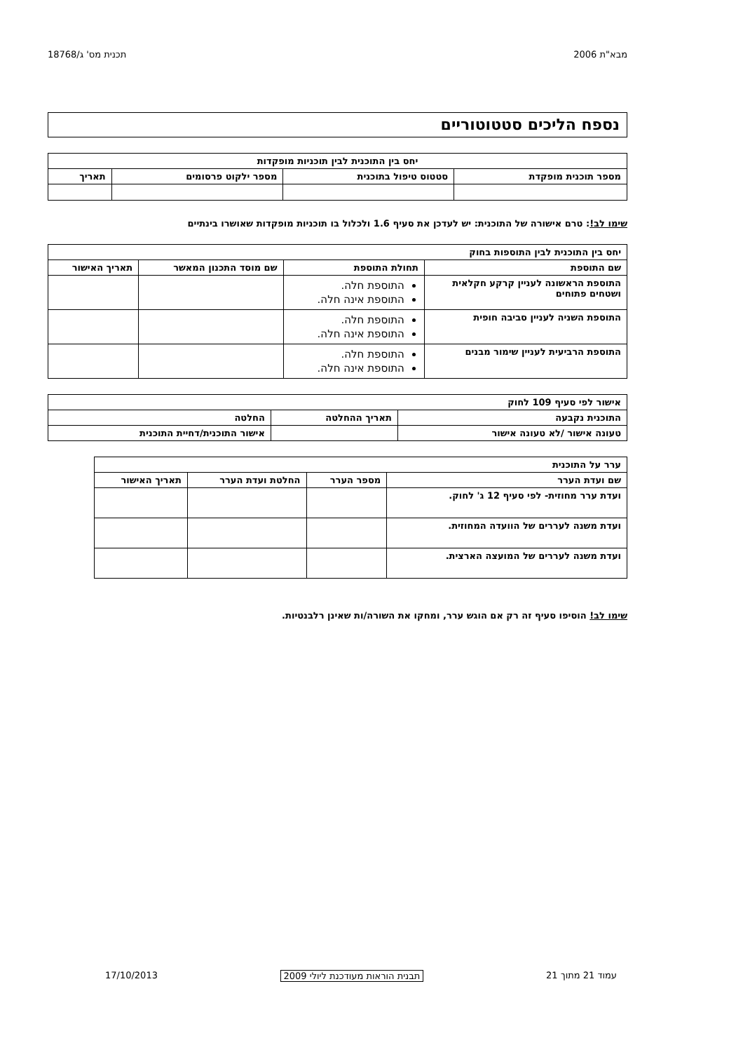מבא"ת 2006 תכנית מס' ג/18768
נספח הליכים סטטוטוריים
| יחס בין התוכנית לבין תוכניות מופקדות | | | |
| --- | --- | --- | --- |
| מספר תוכנית מופקדת | סטטוס טיפול בתוכנית | מספר ילקוט פרסומים | תאריך |
שימו לב!: טרם אישורה של התוכנית: יש לעדכן את סעיף 1.6 ולכלול בו תוכניות מופקדות שאושרו בינתיים
| יחס בין התוכנית לבין התוספות בחוק | | | |
| --- | --- | --- | --- |
| שם התוספת | תחולת התוספת | שם מוסד התכנון המאשר | תאריך האישור |
| התוספת הראשונה לעניין קרקע חקלאית ושטחים פתוחים | התוספת חלה. התוספת אינה חלה. | | |
| התוספת השניה לעניין סביבה חופית | התוספת חלה. התוספת אינה חלה. | | |
| התוספת הרביעית לעניין שימור מבנים | התוספת חלה. התוספת אינה חלה. | | |
| אישור לפי סעיף 109 לחוק | | |
| --- | --- | --- |
| התוכנית נקבעה | תאריך ההחלטה | החלטה |
| טעונה אישור /לא טעונה אישור | | אישור התוכנית/דחיית התוכנית |
| ערר על התוכנית | | | |
| --- | --- | --- | --- |
| שם ועדת הערר | מספר הערר | החלטת ועדת הערר | תאריך האישור |
| ועדת ערר מחוזית- לפי סעיף 12 ג' לחוק. | | | |
| ועדת משנה לעררים של הוועדה המחוזית. | | | |
| ועדת משנה לעררים של המועצה הארצית. | | | |
שימו לב! הוסיפו סעיף זה רק אם הוגש ערר, ומחקו את השורה/ות שאינן רלבנטיות.
עמוד 21 מתוך 21 תבנית הוראות מעודכנת ליולי 2009 17/10/2013